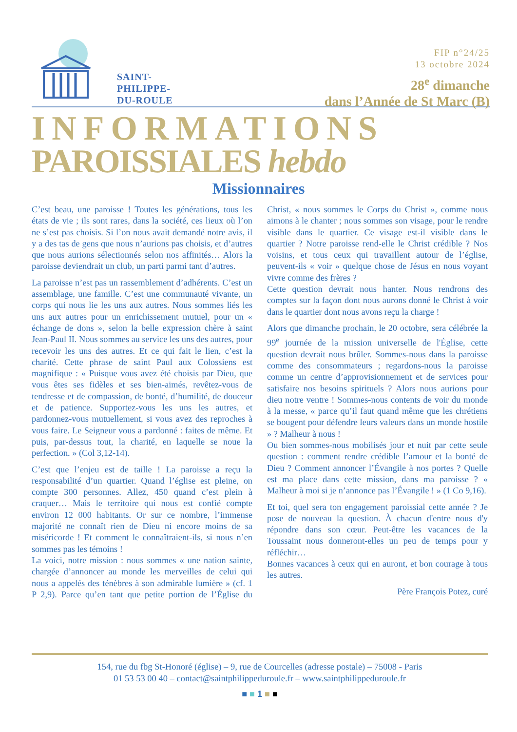SAINT-
PHILIPPE-
DU-ROULE
FIP n°24/25
13 octobre 2024
28<sup>e</sup> dimanche
dans l’Année de St Marc (B)
INFORMATIONS
PAROISSIALES hebdo
Missionnaires
C’est beau, une paroisse ! Toutes les générations, tous les états de vie ; ils sont rares, dans la société, ces lieux où l’on ne s’est pas choisis. Si l’on nous avait demandé notre avis, il y a des tas de gens que nous n’aurions pas choisis, et d’autres que nous aurions sélectionnés selon nos affinités… Alors la paroisse deviendrait un club, un parti parmi tant d’autres.
La paroisse n’est pas un rassemblement d’adhérents. C’est un assemblage, une famille. C’est une communauté vivante, un corps qui nous lie les uns aux autres. Nous sommes liés les uns aux autres pour un enrichissement mutuel, pour un « échange de dons », selon la belle expression chère à saint Jean-Paul II. Nous sommes au service les uns des autres, pour recevoir les uns des autres. Et ce qui fait le lien, c’est la charité. Cette phrase de saint Paul aux Colossiens est magnifique : « Puisque vous avez été choisis par Dieu, que vous êtes ses fidèles et ses bien-aimés, revêtez-vous de tendresse et de compassion, de bonté, d’humilité, de douceur et de patience. Supportez-vous les uns les autres, et pardonnez-vous mutuellement, si vous avez des reproches à vous faire. Le Seigneur vous a pardonné : faites de même. Et puis, par-dessus tout, la charité, en laquelle se noue la perfection. » (Col 3,12-14).
C’est que l’enjeu est de taille ! La paroisse a reçu la responsabilité d’un quartier. Quand l’église est pleine, on compte 300 personnes. Allez, 450 quand c’est plein à craquer… Mais le territoire qui nous est confié compte environ 12 000 habitants. Or sur ce nombre, l’immense majorité ne connaît rien de Dieu ni encore moins de sa miséricorde ! Et comment le connaîtraient-ils, si nous n’en sommes pas les témoins !
La voici, notre mission : nous sommes « une nation sainte, chargée d’annoncer au monde les merveilles de celui qui nous a appelés des ténèbres à son admirable lumière » (cf. 1 P 2,9). Parce qu’en tant que petite portion de l’Église du Christ, « nous sommes le Corps du Christ », comme nous aimons à le chanter ; nous sommes son visage, pour le rendre visible dans le quartier. Ce visage est-il visible dans le quartier ? Notre paroisse rend-elle le Christ crédible ? Nos voisins, et tous ceux qui travaillent autour de l’église, peuvent-ils « voir » quelque chose de Jésus en nous voyant vivre comme des frères ?
Cette question devrait nous hanter. Nous rendrons des comptes sur la façon dont nous aurons donné le Christ à voir dans le quartier dont nous avons reçu la charge !
Alors que dimanche prochain, le 20 octobre, sera célébrée la 99<sup>e</sup> journée de la mission universelle de l'Église, cette question devrait nous brûler. Sommes-nous dans la paroisse comme des consommateurs ; regardons-nous la paroisse comme un centre d’approvisionnement et de services pour satisfaire nos besoins spirituels ? Alors nous aurions pour dieu notre ventre ! Sommes-nous contents de voir du monde à la messe, « parce qu’il faut quand même que les chrétiens se bougent pour défendre leurs valeurs dans un monde hostile » ? Malheur à nous !
Ou bien sommes-nous mobilisés jour et nuit par cette seule question : comment rendre crédible l’amour et la bonté de Dieu ? Comment annoncer l’Évangile à nos portes ? Quelle est ma place dans cette mission, dans ma paroisse ? « Malheur à moi si je n’annonce pas l’Évangile ! » (1 Co 9,16).
Et toi, quel sera ton engagement paroissial cette année ? Je pose de nouveau la question. À chacun d'entre nous d'y répondre dans son cœur. Peut-être les vacances de la Toussaint nous donneront-elles un peu de temps pour y réfléchir…
Bonnes vacances à ceux qui en auront, et bon courage à tous les autres.
Père François Potez, curé
154, rue du fbg St-Honoré (église) – 9, rue de Courcelles (adresse postale) – 75008 - Paris
01 53 53 00 40 – contact@saintphilippeduroule.fr – www.saintphilippeduroule.fr
■ ■ 1 ■ ■